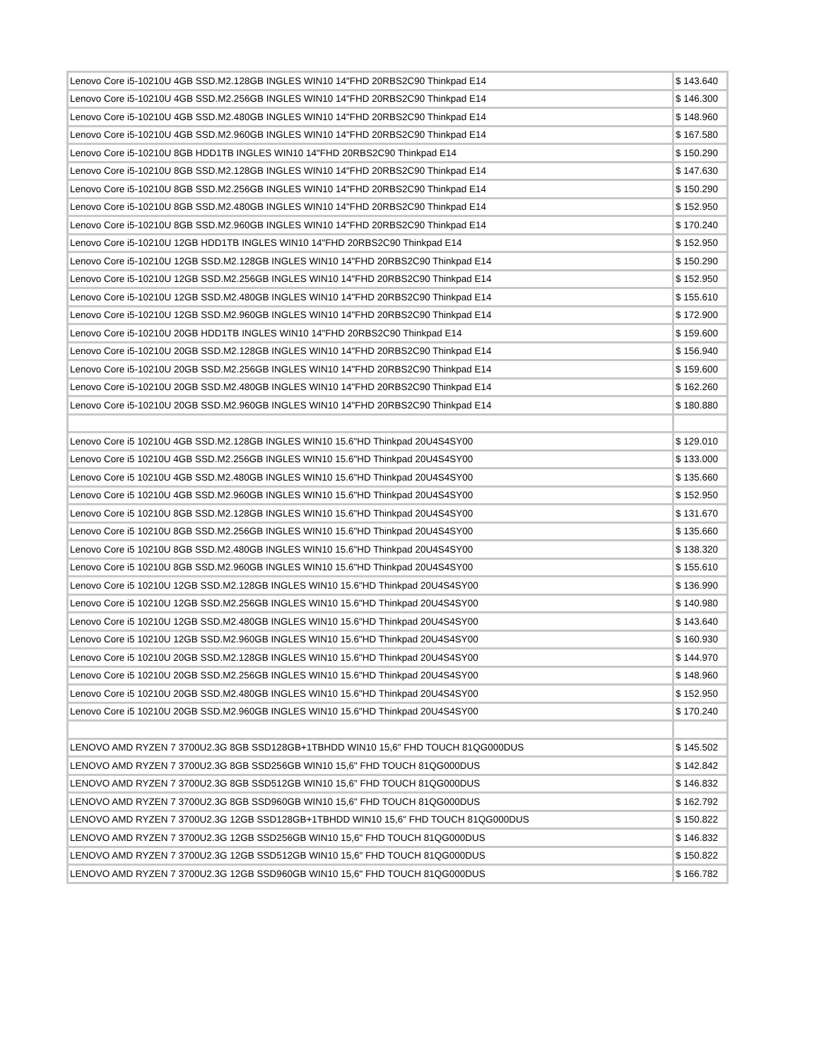| Lenovo Core i5-10210U 4GB SSD.M2.128GB INGLES WIN10 14"FHD 20RBS2C90 Thinkpad E14 | $ 143.640 |
| Lenovo Core i5-10210U 4GB SSD.M2.256GB INGLES WIN10 14"FHD 20RBS2C90 Thinkpad E14 | $ 146.300 |
| Lenovo Core i5-10210U 4GB SSD.M2.480GB INGLES WIN10 14"FHD 20RBS2C90 Thinkpad E14 | $ 148.960 |
| Lenovo Core i5-10210U 4GB SSD.M2.960GB INGLES WIN10 14"FHD 20RBS2C90 Thinkpad E14 | $ 167.580 |
| Lenovo Core i5-10210U 8GB HDD1TB INGLES WIN10 14"FHD 20RBS2C90 Thinkpad E14 | $ 150.290 |
| Lenovo Core i5-10210U 8GB SSD.M2.128GB INGLES WIN10 14"FHD 20RBS2C90 Thinkpad E14 | $ 147.630 |
| Lenovo Core i5-10210U 8GB SSD.M2.256GB INGLES WIN10 14"FHD 20RBS2C90 Thinkpad E14 | $ 150.290 |
| Lenovo Core i5-10210U 8GB SSD.M2.480GB INGLES WIN10 14"FHD 20RBS2C90 Thinkpad E14 | $ 152.950 |
| Lenovo Core i5-10210U 8GB SSD.M2.960GB INGLES WIN10 14"FHD 20RBS2C90 Thinkpad E14 | $ 170.240 |
| Lenovo Core i5-10210U 12GB HDD1TB INGLES WIN10 14"FHD 20RBS2C90 Thinkpad E14 | $ 152.950 |
| Lenovo Core i5-10210U 12GB SSD.M2.128GB INGLES WIN10 14"FHD 20RBS2C90 Thinkpad E14 | $ 150.290 |
| Lenovo Core i5-10210U 12GB SSD.M2.256GB INGLES WIN10 14"FHD 20RBS2C90 Thinkpad E14 | $ 152.950 |
| Lenovo Core i5-10210U 12GB SSD.M2.480GB INGLES WIN10 14"FHD 20RBS2C90 Thinkpad E14 | $ 155.610 |
| Lenovo Core i5-10210U 12GB SSD.M2.960GB INGLES WIN10 14"FHD 20RBS2C90 Thinkpad E14 | $ 172.900 |
| Lenovo Core i5-10210U 20GB HDD1TB INGLES WIN10 14"FHD 20RBS2C90 Thinkpad E14 | $ 159.600 |
| Lenovo Core i5-10210U 20GB SSD.M2.128GB INGLES WIN10 14"FHD 20RBS2C90 Thinkpad E14 | $ 156.940 |
| Lenovo Core i5-10210U 20GB SSD.M2.256GB INGLES WIN10 14"FHD 20RBS2C90 Thinkpad E14 | $ 159.600 |
| Lenovo Core i5-10210U 20GB SSD.M2.480GB INGLES WIN10 14"FHD 20RBS2C90 Thinkpad E14 | $ 162.260 |
| Lenovo Core i5-10210U 20GB SSD.M2.960GB INGLES WIN10 14"FHD 20RBS2C90 Thinkpad E14 | $ 180.880 |
| Lenovo Core i5 10210U 4GB SSD.M2.128GB INGLES WIN10 15.6"HD Thinkpad 20U4S4SY00 | $ 129.010 |
| Lenovo Core i5 10210U 4GB SSD.M2.256GB INGLES WIN10 15.6"HD Thinkpad 20U4S4SY00 | $ 133.000 |
| Lenovo Core i5 10210U 4GB SSD.M2.480GB INGLES WIN10 15.6"HD Thinkpad 20U4S4SY00 | $ 135.660 |
| Lenovo Core i5 10210U 4GB SSD.M2.960GB INGLES WIN10 15.6"HD Thinkpad 20U4S4SY00 | $ 152.950 |
| Lenovo Core i5 10210U 8GB SSD.M2.128GB INGLES WIN10 15.6"HD Thinkpad 20U4S4SY00 | $ 131.670 |
| Lenovo Core i5 10210U 8GB SSD.M2.256GB INGLES WIN10 15.6"HD Thinkpad 20U4S4SY00 | $ 135.660 |
| Lenovo Core i5 10210U 8GB SSD.M2.480GB INGLES WIN10 15.6"HD Thinkpad 20U4S4SY00 | $ 138.320 |
| Lenovo Core i5 10210U 8GB SSD.M2.960GB INGLES WIN10 15.6"HD Thinkpad 20U4S4SY00 | $ 155.610 |
| Lenovo Core i5 10210U 12GB SSD.M2.128GB INGLES WIN10 15.6"HD Thinkpad 20U4S4SY00 | $ 136.990 |
| Lenovo Core i5 10210U 12GB SSD.M2.256GB INGLES WIN10 15.6"HD Thinkpad 20U4S4SY00 | $ 140.980 |
| Lenovo Core i5 10210U 12GB SSD.M2.480GB INGLES WIN10 15.6"HD Thinkpad 20U4S4SY00 | $ 143.640 |
| Lenovo Core i5 10210U 12GB SSD.M2.960GB INGLES WIN10 15.6"HD Thinkpad 20U4S4SY00 | $ 160.930 |
| Lenovo Core i5 10210U 20GB SSD.M2.128GB INGLES WIN10 15.6"HD Thinkpad 20U4S4SY00 | $ 144.970 |
| Lenovo Core i5 10210U 20GB SSD.M2.256GB INGLES WIN10 15.6"HD Thinkpad 20U4S4SY00 | $ 148.960 |
| Lenovo Core i5 10210U 20GB SSD.M2.480GB INGLES WIN10 15.6"HD Thinkpad 20U4S4SY00 | $ 152.950 |
| Lenovo Core i5 10210U 20GB SSD.M2.960GB INGLES WIN10 15.6"HD Thinkpad 20U4S4SY00 | $ 170.240 |
| LENOVO AMD RYZEN 7 3700U2.3G 8GB SSD128GB+1TBHDD WIN10 15,6" FHD TOUCH 81QG000DUS | $ 145.502 |
| LENOVO AMD RYZEN 7 3700U2.3G 8GB SSD256GB WIN10 15,6" FHD TOUCH 81QG000DUS | $ 142.842 |
| LENOVO AMD RYZEN 7 3700U2.3G 8GB SSD512GB WIN10 15,6" FHD TOUCH 81QG000DUS | $ 146.832 |
| LENOVO AMD RYZEN 7 3700U2.3G 8GB SSD960GB WIN10 15,6" FHD TOUCH 81QG000DUS | $ 162.792 |
| LENOVO AMD RYZEN 7 3700U2.3G 12GB SSD128GB+1TBHDD WIN10 15,6" FHD TOUCH 81QG000DUS | $ 150.822 |
| LENOVO AMD RYZEN 7 3700U2.3G 12GB SSD256GB WIN10 15,6" FHD TOUCH 81QG000DUS | $ 146.832 |
| LENOVO AMD RYZEN 7 3700U2.3G 12GB SSD512GB WIN10 15,6" FHD TOUCH 81QG000DUS | $ 150.822 |
| LENOVO AMD RYZEN 7 3700U2.3G 12GB SSD960GB WIN10 15,6" FHD TOUCH 81QG000DUS | $ 166.782 |